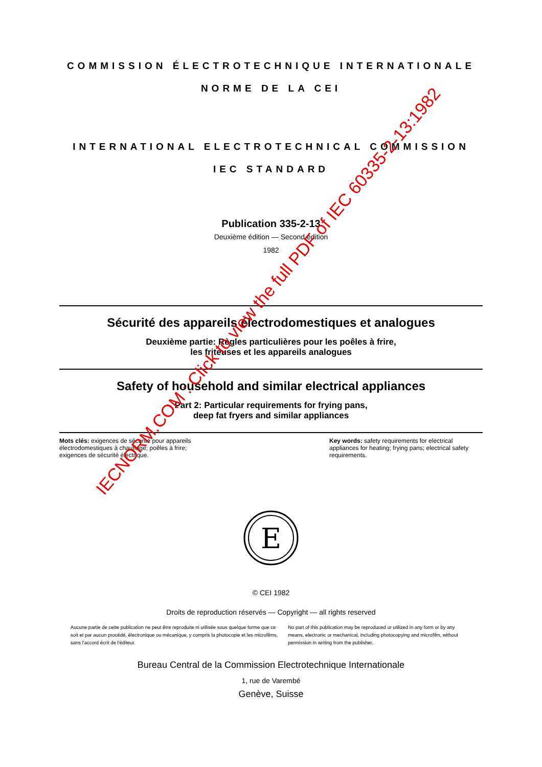COMMISSION ÉLECTROTECHNIQUE INTERNATIONALE
NORME DE LA CEI
INTERNATIONAL ELECTROTECHNICAL COMMISSION
IEC STANDARD
Publication 335-2-13
Deuxième édition — Second edition
1982
Sécurité des appareils électrodomestiques et analogues
Deuxième partie: Règles particulières pour les poêles à frire,
les friteuses et les appareils analogues
Safety of household and similar electrical appliances
Part 2: Particular requirements for frying pans,
deep fat fryers and similar appliances
Mots clés: exigences de sécurité pour appareils électrodomestiques à chauffage; poêles à frire; exigences de sécurité électrique.
Key words: safety requirements for electrical appliances for heating; frying pans; electrical safety requirements.
E
© CEI 1982
Droits de reproduction réservés — Copyright — all rights reserved
Aucune partie de cette publication ne peut être reproduite ni utilisée sous quelque forme que ce soit et par aucun procédé, électronique ou mécanique, y compris la photocopie et les microfilms, sans l'accord écrit de l'éditeur.
No part of this publication may be reproduced or utilized in any form or by any means, electronic or mechanical, including photocopying and microfilm, without permission in writing from the publisher.
Bureau Central de la Commission Electrotechnique Internationale
1, rue de Varembé
Genève, Suisse
IECNORM.COM : Click to view the full PDF of IEC 60335-2-13:1982